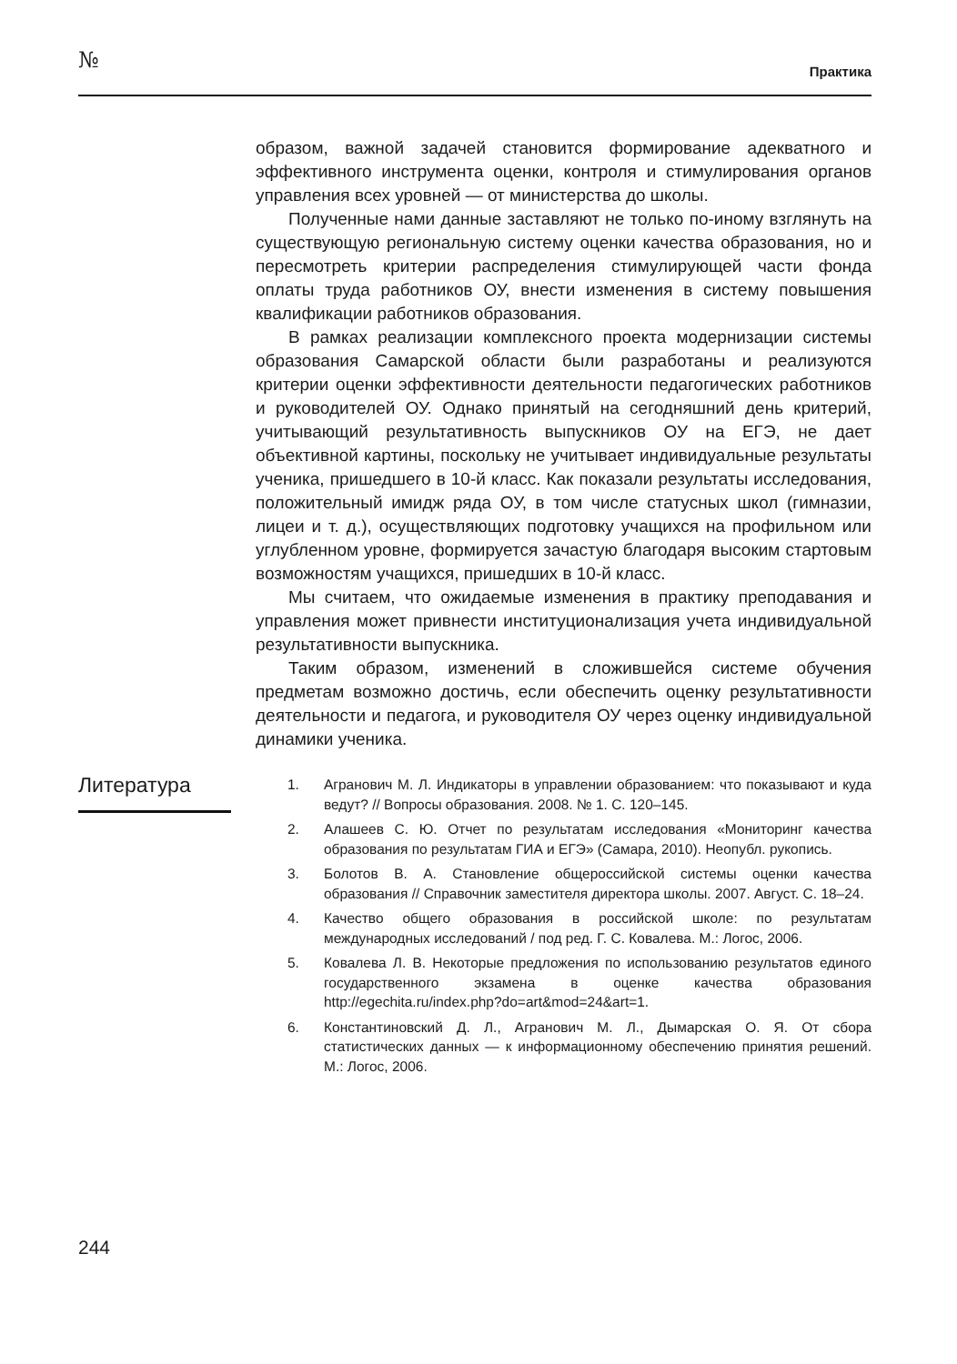№ Практика
образом, важной задачей становится формирование адекватного и эффективного инструмента оценки, контроля и стимулирования органов управления всех уровней — от министерства до школы.
Полученные нами данные заставляют не только по-иному взглянуть на существующую региональную систему оценки качества образования, но и пересмотреть критерии распределения стимулирующей части фонда оплаты труда работников ОУ, внести изменения в систему повышения квалификации работников образования.
В рамках реализации комплексного проекта модернизации системы образования Самарской области были разработаны и реализуются критерии оценки эффективности деятельности педагогических работников и руководителей ОУ. Однако принятый на сегодняшний день критерий, учитывающий результативность выпускников ОУ на ЕГЭ, не дает объективной картины, поскольку не учитывает индивидуальные результаты ученика, пришедшего в 10-й класс. Как показали результаты исследования, положительный имидж ряда ОУ, в том числе статусных школ (гимназии, лицеи и т. д.), осуществляющих подготовку учащихся на профильном или углубленном уровне, формируется зачастую благодаря высоким стартовым возможностям учащихся, пришедших в 10-й класс.
Мы считаем, что ожидаемые изменения в практику преподавания и управления может привнести институционализация учета индивидуальной результативности выпускника.
Таким образом, изменений в сложившейся системе обучения предметам возможно достичь, если обеспечить оценку результативности деятельности и педагога, и руководителя ОУ через оценку индивидуальной динамики ученика.
Литература
1. Агранович М. Л. Индикаторы в управлении образованием: что показывают и куда ведут? // Вопросы образования. 2008. № 1. С. 120–145.
2. Алашеев С. Ю. Отчет по результатам исследования «Мониторинг качества образования по результатам ГИА и ЕГЭ» (Самара, 2010). Неопубл. рукопись.
3. Болотов В. А. Становление общероссийской системы оценки качества образования // Справочник заместителя директора школы. 2007. Август. С. 18–24.
4. Качество общего образования в российской школе: по результатам международных исследований / под ред. Г. С. Ковалева. М.: Логос, 2006.
5. Ковалева Л. В. Некоторые предложения по использованию результатов единого государственного экзамена в оценке качества образования http://egechita.ru/index.php?do=art&mod=24&art=1.
6. Константиновский Д. Л., Агранович М. Л., Дымарская О. Я. От сбора статистических данных — к информационному обеспечению принятия решений. М.: Логос, 2006.
244